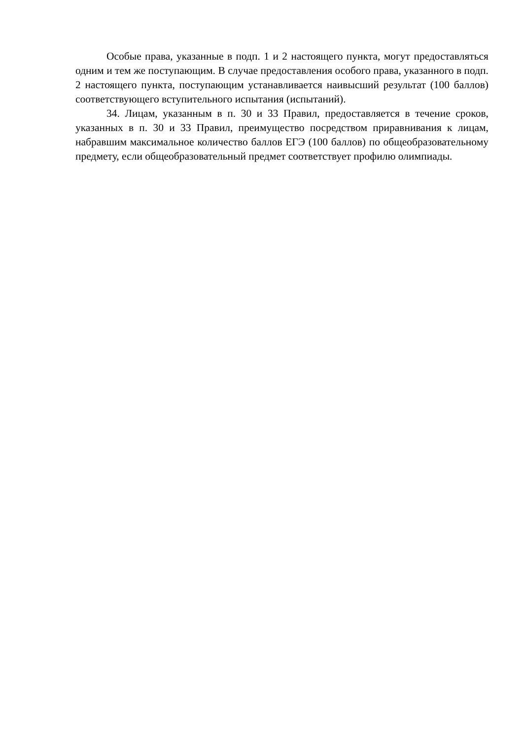Особые права, указанные в подп. 1 и 2 настоящего пункта, могут предоставляться одним и тем же поступающим. В случае предоставления особого права, указанного в подп. 2 настоящего пункта, поступающим устанавливается наивысший результат (100 баллов) соответствующего вступительного испытания (испытаний).
34. Лицам, указанным в п. 30 и 33 Правил, предоставляется в течение сроков, указанных в п. 30 и 33 Правил, преимущество посредством приравнивания к лицам, набравшим максимальное количество баллов ЕГЭ (100 баллов) по общеобразовательному предмету, если общеобразовательный предмет соответствует профилю олимпиады.